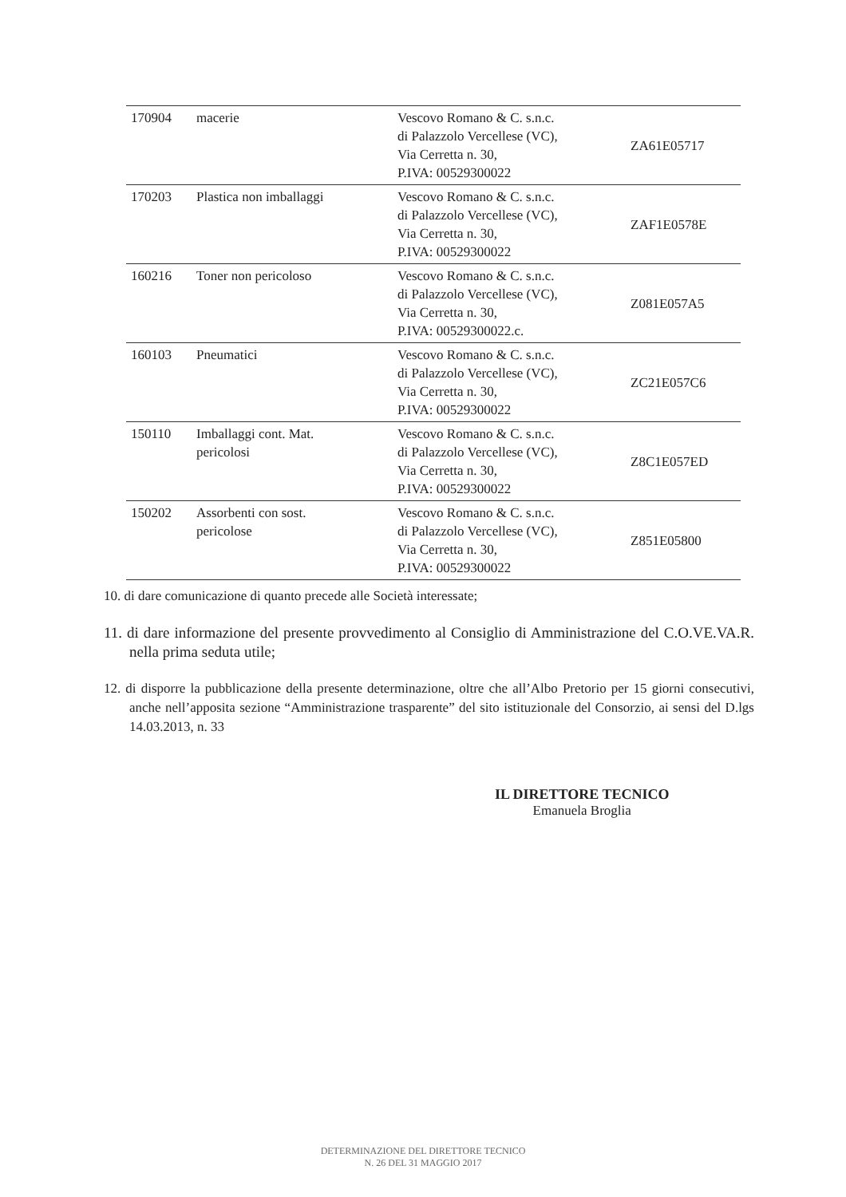| 170904 | macerie | Vescovo Romano & C. s.n.c. di Palazzolo Vercellese (VC), Via Cerretta n. 30, P.IVA: 00529300022 | ZA61E05717 |
| 170203 | Plastica non imballaggi | Vescovo Romano & C. s.n.c. di Palazzolo Vercellese (VC), Via Cerretta n. 30, P.IVA: 00529300022 | ZAF1E0578E |
| 160216 | Toner non pericoloso | Vescovo Romano & C. s.n.c. di Palazzolo Vercellese (VC), Via Cerretta n. 30, P.IVA: 00529300022.c. | Z081E057A5 |
| 160103 | Pneumatici | Vescovo Romano & C. s.n.c. di Palazzolo Vercellese (VC), Via Cerretta n. 30, P.IVA: 00529300022 | ZC21E057C6 |
| 150110 | Imballaggi cont. Mat. pericolosi | Vescovo Romano & C. s.n.c. di Palazzolo Vercellese (VC), Via Cerretta n. 30, P.IVA: 00529300022 | Z8C1E057ED |
| 150202 | Assorbenti con sost. pericolose | Vescovo Romano & C. s.n.c. di Palazzolo Vercellese (VC), Via Cerretta n. 30, P.IVA: 00529300022 | Z851E05800 |
10. di dare comunicazione di quanto precede alle Società interessate;
11. di dare informazione del presente provvedimento al Consiglio di Amministrazione del C.O.VE.VA.R. nella prima seduta utile;
12. di disporre la pubblicazione della presente determinazione, oltre che all’Albo Pretorio per 15 giorni consecutivi, anche nell’apposita sezione “Amministrazione trasparente” del sito istituzionale del Consorzio, ai sensi del D.lgs 14.03.2013, n. 33
IL DIRETTORE TECNICO
Emanuela Broglia
DETERMINAZIONE DEL DIRETTORE TECNICO
N. 26 DEL 31 MAGGIO 2017